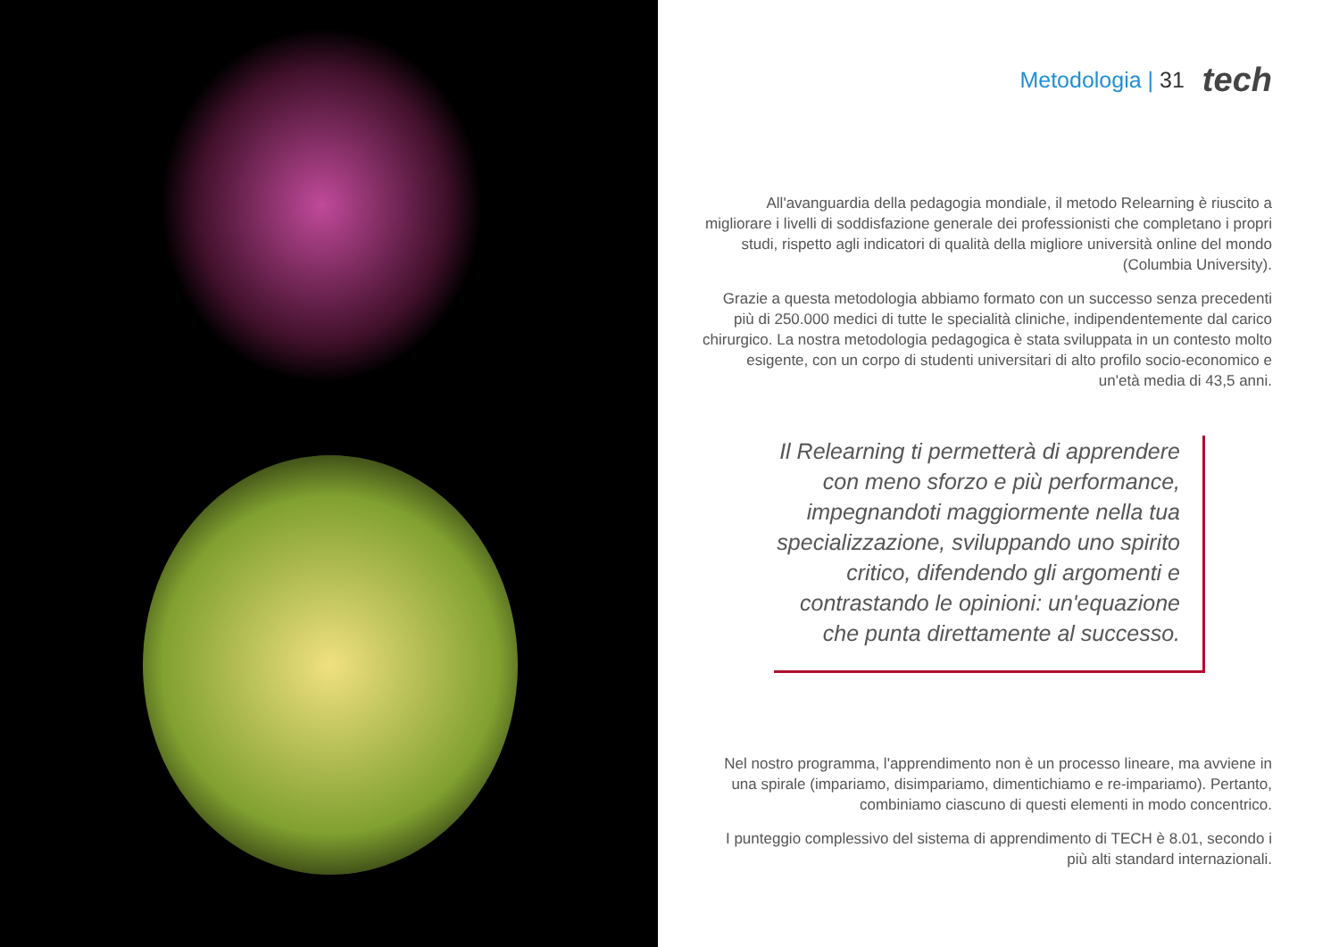Metodologia | 31 tech
All'avanguardia della pedagogia mondiale, il metodo Relearning è riuscito a migliorare i livelli di soddisfazione generale dei professionisti che completano i propri studi, rispetto agli indicatori di qualità della migliore università online del mondo (Columbia University).
Grazie a questa metodologia abbiamo formato con un successo senza precedenti più di 250.000 medici di tutte le specialità cliniche, indipendentemente dal carico chirurgico. La nostra metodologia pedagogica è stata sviluppata in un contesto molto esigente, con un corpo di studenti universitari di alto profilo socio-economico e un'età media di 43,5 anni.
Il Relearning ti permetterà di apprendere con meno sforzo e più performance, impegnandoti maggiormente nella tua specializzazione, sviluppando uno spirito critico, difendendo gli argomenti e contrastando le opinioni: un'equazione che punta direttamente al successo.
Nel nostro programma, l'apprendimento non è un processo lineare, ma avviene in una spirale (impariamo, disimpariamo, dimentichiamo e re-impariamo). Pertanto, combiniamo ciascuno di questi elementi in modo concentrico.
I punteggio complessivo del sistema di apprendimento di TECH è 8.01, secondo i più alti standard internazionali.